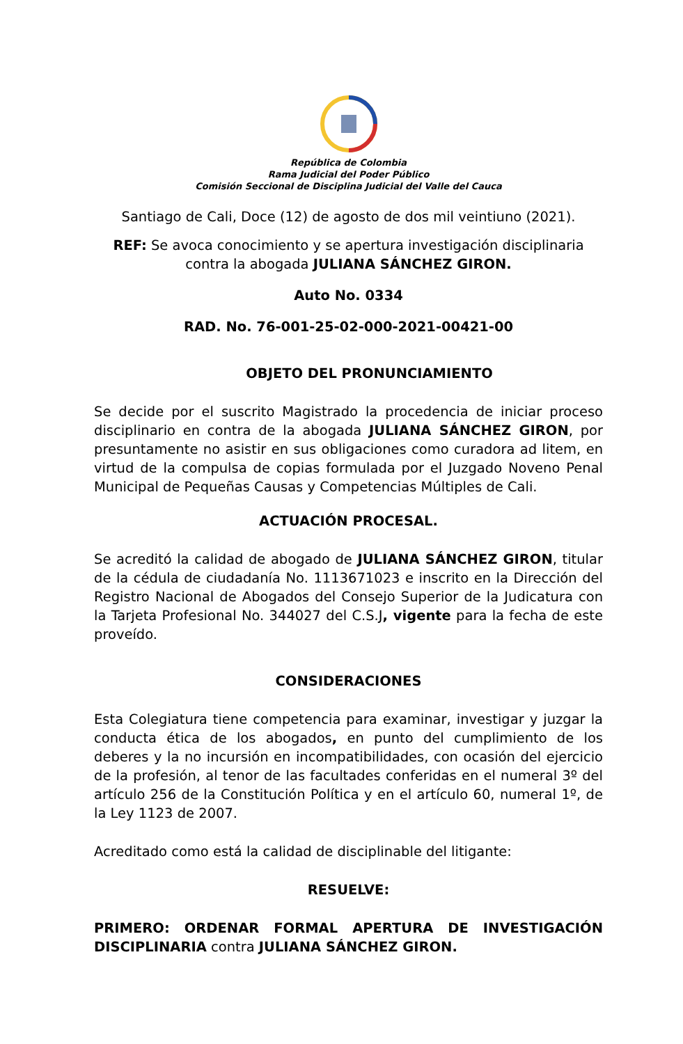República de Colombia
Rama Judicial del Poder Público
Comisión Seccional de Disciplina Judicial del Valle del Cauca
Santiago de Cali, Doce (12) de agosto de dos mil veintiuno (2021).
REF: Se avoca conocimiento y se apertura investigación disciplinaria
contra la abogada JULIANA SÁNCHEZ GIRON.
Auto No. 0334
RAD. No. 76-001-25-02-000-2021-00421-00
OBJETO DEL PRONUNCIAMIENTO
Se decide por el suscrito Magistrado la procedencia de iniciar proceso disciplinario en contra de la abogada JULIANA SÁNCHEZ GIRON, por presuntamente no asistir en sus obligaciones como curadora ad litem, en virtud de la compulsa de copias formulada por el Juzgado Noveno Penal Municipal de Pequeñas Causas y Competencias Múltiples de Cali.
ACTUACIÓN PROCESAL.
Se acreditó la calidad de abogado de JULIANA SÁNCHEZ GIRON, titular de la cédula de ciudadanía No. 1113671023 e inscrito en la Dirección del Registro Nacional de Abogados del Consejo Superior de la Judicatura con la Tarjeta Profesional No. 344027 del C.S.J, vigente para la fecha de este proveído.
CONSIDERACIONES
Esta Colegiatura tiene competencia para examinar, investigar y juzgar la conducta ética de los abogados, en punto del cumplimiento de los deberes y la no incursión en incompatibilidades, con ocasión del ejercicio de la profesión, al tenor de las facultades conferidas en el numeral 3º del artículo 256 de la Constitución Política y en el artículo 60, numeral 1º, de la Ley 1123 de 2007.
Acreditado como está la calidad de disciplinable del litigante:
RESUELVE:
PRIMERO: ORDENAR FORMAL APERTURA DE INVESTIGACIÓN DISCIPLINARIA contra JULIANA SÁNCHEZ GIRON.